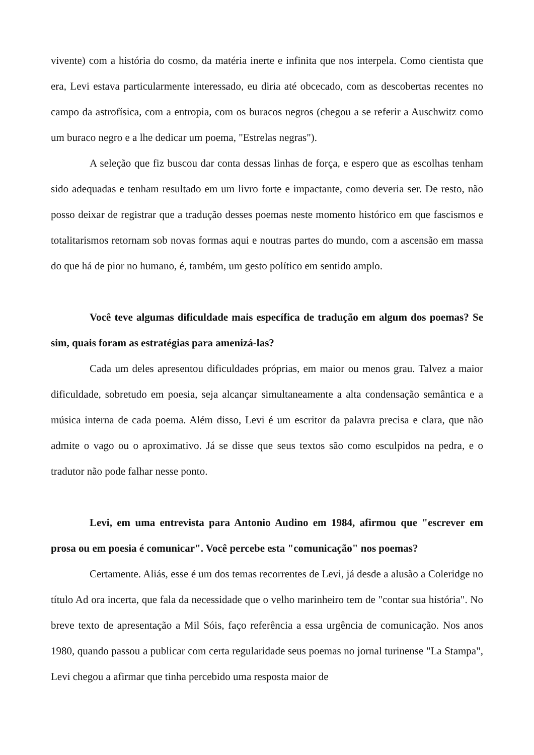vivente) com a história do cosmo, da matéria inerte e infinita que nos interpela. Como cientista que era, Levi estava particularmente interessado, eu diria até obcecado, com as descobertas recentes no campo da astrofísica, com a entropia, com os buracos negros (chegou a se referir a Auschwitz como um buraco negro e a lhe dedicar um poema, "Estrelas negras").
A seleção que fiz buscou dar conta dessas linhas de força, e espero que as escolhas tenham sido adequadas e tenham resultado em um livro forte e impactante, como deveria ser. De resto, não posso deixar de registrar que a tradução desses poemas neste momento histórico em que fascismos e totalitarismos retornam sob novas formas aqui e noutras partes do mundo, com a ascensão em massa do que há de pior no humano, é, também, um gesto político em sentido amplo.
Você teve algumas dificuldade mais específica de tradução em algum dos poemas? Se sim, quais foram as estratégias para amenizá-las?
Cada um deles apresentou dificuldades próprias, em maior ou menos grau. Talvez a maior dificuldade, sobretudo em poesia, seja alcançar simultaneamente a alta condensação semântica e a música interna de cada poema. Além disso, Levi é um escritor da palavra precisa e clara, que não admite o vago ou o aproximativo. Já se disse que seus textos são como esculpidos na pedra, e o tradutor não pode falhar nesse ponto.
Levi, em uma entrevista para Antonio Audino em 1984, afirmou que "escrever em prosa ou em poesia é comunicar". Você percebe esta "comunicação" nos poemas?
Certamente. Aliás, esse é um dos temas recorrentes de Levi, já desde a alusão a Coleridge no título Ad ora incerta, que fala da necessidade que o velho marinheiro tem de "contar sua história". No breve texto de apresentação a Mil Sóis, faço referência a essa urgência de comunicação. Nos anos 1980, quando passou a publicar com certa regularidade seus poemas no jornal turinense "La Stampa", Levi chegou a afirmar que tinha percebido uma resposta maior de